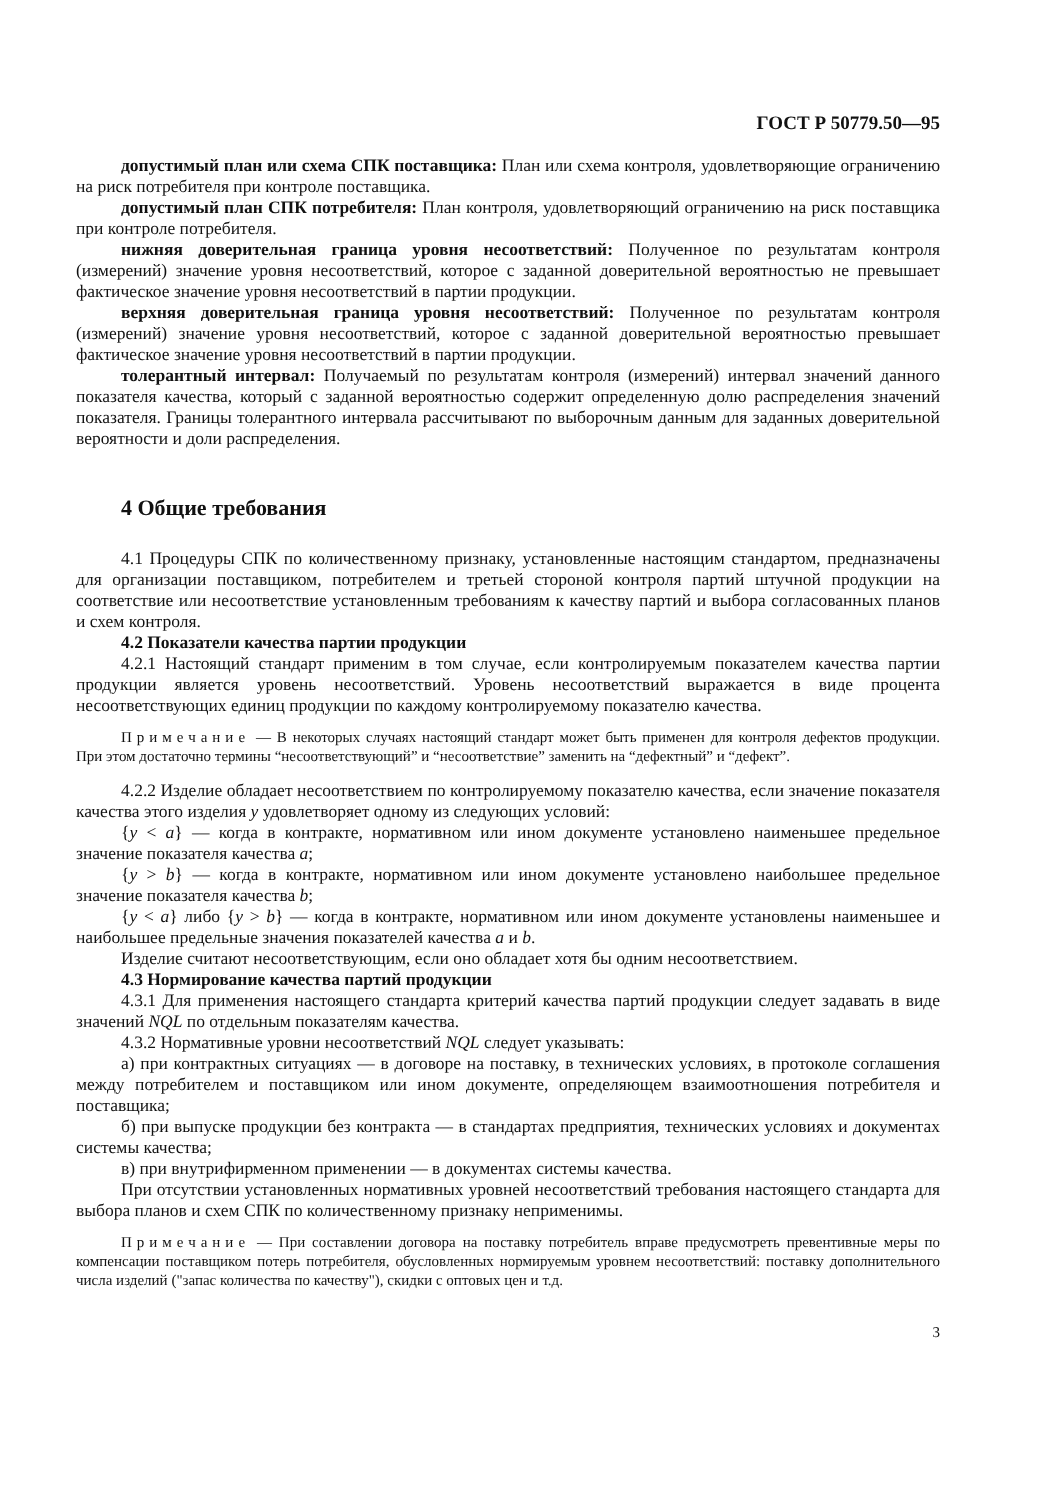ГОСТ Р 50779.50—95
допустимый план или схема СПК поставщика: План или схема контроля, удовлетворяющие ограничению на риск потребителя при контроле поставщика.
допустимый план СПК потребителя: План контроля, удовлетворяющий ограничению на риск поставщика при контроле потребителя.
нижняя доверительная граница уровня несоответствий: Полученное по результатам контроля (измерений) значение уровня несоответствий, которое с заданной доверительной вероятностью не превышает фактическое значение уровня несоответствий в партии продукции.
верхняя доверительная граница уровня несоответствий: Полученное по результатам контроля (измерений) значение уровня несоответствий, которое с заданной доверительной вероятностью превышает фактическое значение уровня несоответствий в партии продукции.
толерантный интервал: Получаемый по результатам контроля (измерений) интервал значений данного показателя качества, который с заданной вероятностью содержит определенную долю распределения значений показателя. Границы толерантного интервала рассчитывают по выборочным данным для заданных доверительной вероятности и доли распределения.
4 Общие требования
4.1 Процедуры СПК по количественному признаку, установленные настоящим стандартом, предназначены для организации поставщиком, потребителем и третьей стороной контроля партий штучной продукции на соответствие или несоответствие установленным требованиям к качеству партий и выбора согласованных планов и схем контроля.
4.2 Показатели качества партии продукции
4.2.1 Настоящий стандарт применим в том случае, если контролируемым показателем качества партии продукции является уровень несоответствий. Уровень несоответствий выражается в виде процента несоответствующих единиц продукции по каждому контролируемому показателю качества.
Примечание — В некоторых случаях настоящий стандарт может быть применен для контроля дефектов продукции. При этом достаточно термины “несоответствующий” и “несоответствие” заменить на “дефектный” и “дефект”.
4.2.2 Изделие обладает несоответствием по контролируемому показателю качества, если значение показателя качества этого изделия y удовлетворяет одному из следующих условий:
{y < a} — когда в контракте, нормативном или ином документе установлено наименьшее предельное значение показателя качества a;
{y > b} — когда в контракте, нормативном или ином документе установлено наибольшее предельное значение показателя качества b;
{y < a} либо {y > b} — когда в контракте, нормативном или ином документе установлены наименьшее и наибольшее предельные значения показателей качества a и b.
Изделие считают несоответствующим, если оно обладает хотя бы одним несоответствием.
4.3 Нормирование качества партий продукции
4.3.1 Для применения настоящего стандарта критерий качества партий продукции следует задавать в виде значений NQL по отдельным показателям качества.
4.3.2 Нормативные уровни несоответствий NQL следует указывать:
а) при контрактных ситуациях — в договоре на поставку, в технических условиях, в протоколе соглашения между потребителем и поставщиком или ином документе, определяющем взаимоотношения потребителя и поставщика;
б) при выпуске продукции без контракта — в стандартах предприятия, технических условиях и документах системы качества;
в) при внутрифирменном применении — в документах системы качества.
При отсутствии установленных нормативных уровней несоответствий требования настоящего стандарта для выбора планов и схем СПК по количественному признаку неприменимы.
Примечание — При составлении договора на поставку потребитель вправе предусмотреть превентивные меры по компенсации поставщиком потерь потребителя, обусловленных нормируемым уровнем несоответствий: поставку дополнительного числа изделий ("запас количества по качеству"), скидки с оптовых цен и т.д.
3